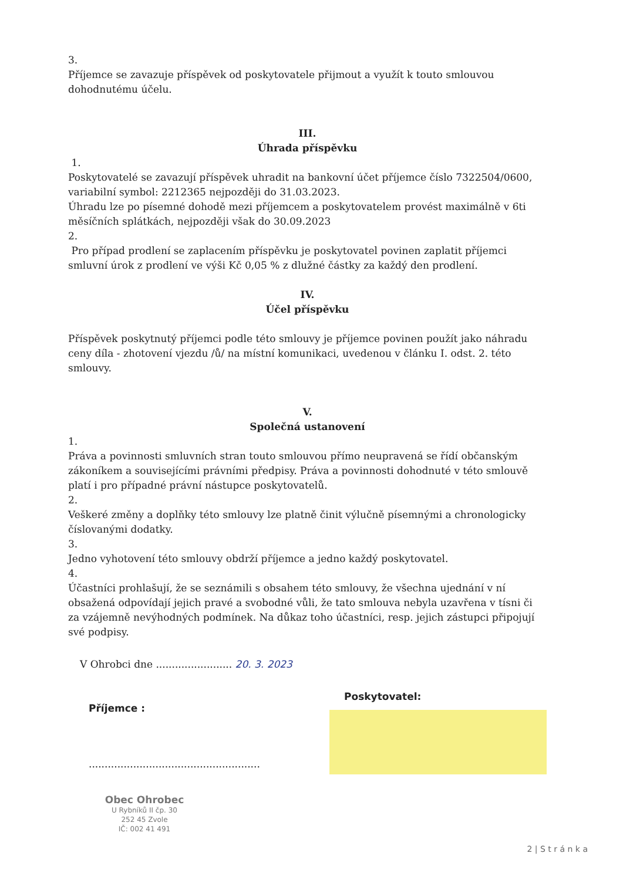3.
Příjemce se zavazuje příspěvek od poskytovatele přijmout a využít k touto smlouvou dohodnutému účelu.
III.
Úhrada příspěvku
1.
Poskytovatelé se zavazují příspěvek uhradit na bankovní účet příjemce číslo 7322504/0600, variabilní symbol: 2212365 nejpozději do 31.03.2023.
Úhradu lze po písemné dohodě mezi příjemcem a poskytovatelem provést maximálně v 6ti měsíčních splátkách, nejpozději však do 30.09.2023
2.
Pro případ prodlení se zaplacením příspěvku je poskytovatel povinen zaplatit příjemci smluvní úrok z prodlení ve výši Kč 0,05 % z dlužné částky za každý den prodlení.
IV.
Účel příspěvku
Příspěvek poskytnutý příjemci podle této smlouvy je příjemce povinen použít jako náhradu ceny díla - zhotovení vjezdu /ů/ na místní komunikaci, uvedenou v článku I. odst. 2. této smlouvy.
V.
Společná ustanovení
1.
Práva a povinnosti smluvních stran touto smlouvou přímo neupravená se řídí občanským zákoníkem a souvisejícími právními předpisy. Práva a povinnosti dohodnuté v této smlouvě platí i pro případné právní nástupce poskytovatelů.
2.
Veškeré změny a doplňky této smlouvy lze platně činit výlučně písemnými a chronologicky číslovanými dodatky.
3.
Jedno vyhotovení této smlouvy obdrží příjemce a jedno každý poskytovatel.
4.
Účastníci prohlašují, že se seznámili s obsahem této smlouvy, že všechna ujednání v ní obsažená odpovídají jejich pravé a svobodné vůli, že tato smlouva nebyla uzavřena v tísni či za vzájemně nevýhodných podmínek. Na důkaz toho účastníci, resp. jejich zástupci připojují své podpisy.
V Ohrobci dne ........................ 20. 3. 2023
Příjemce :
......................................................
Obec Ohrobec
U Rybníků II čp. 30
252 45 Zvole
IČ: 002 41 491
Poskytovatel:
2 | S t r á n k a